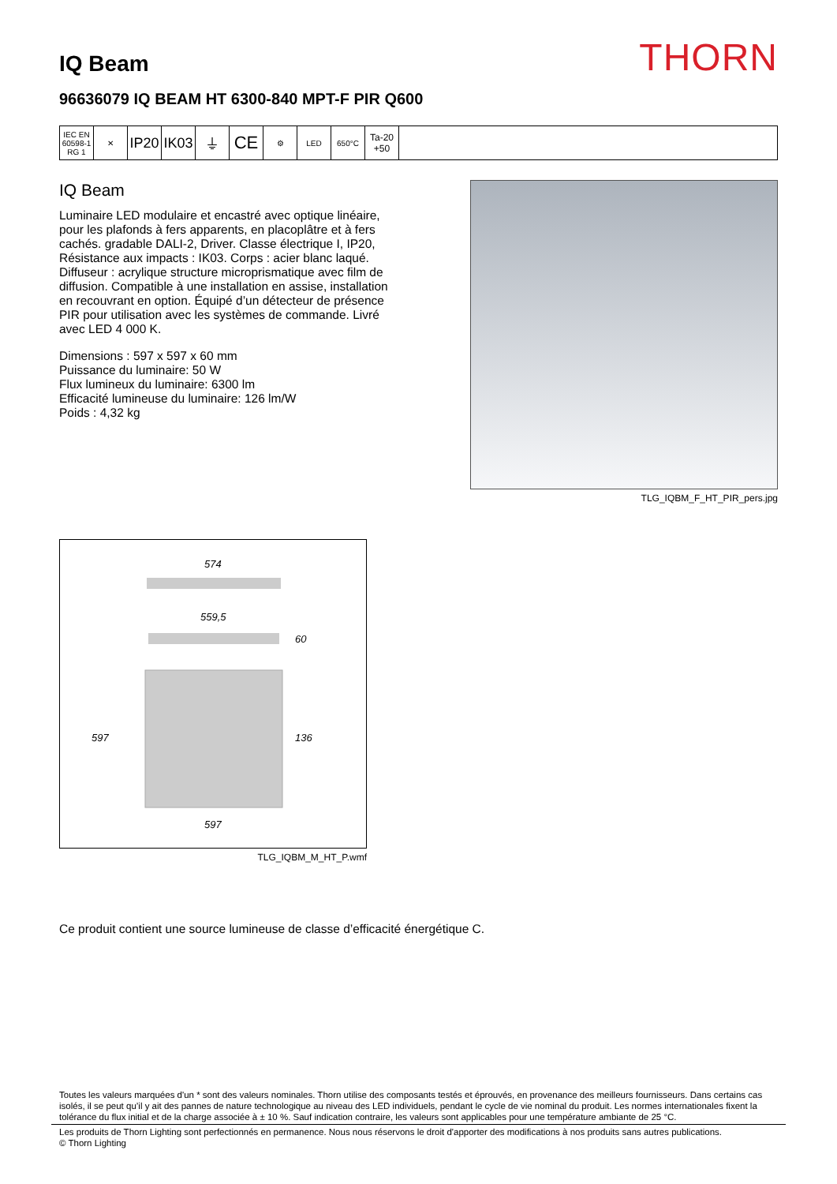IQ Beam
THORN
96636079 IQ BEAM HT 6300-840 MPT-F PIR Q600
IEC EN 60598-1 RG 1
✕
IP20
IK03
⏚
CE
⚙ LED 650°C
Ta-20 +50
IQ Beam
Luminaire LED modulaire et encastré avec optique linéaire, pour les plafonds à fers apparents, en placoplâtre et à fers cachés. gradable DALI-2, Driver. Classe électrique I, IP20, Résistance aux impacts : IK03. Corps : acier blanc laqué. Diffuseur : acrylique structure microprismatique avec film de diffusion. Compatible à une installation en assise, installation en recouvrant en option. Équipé d’un détecteur de présence PIR pour utilisation avec les systèmes de commande. Livré avec LED 4 000 K.
Dimensions : 597 x 597 x 60 mm
Puissance du luminaire: 50 W
Flux lumineux du luminaire: 6300 lm
Efficacité lumineuse du luminaire: 126 lm/W
Poids : 4,32 kg
TLG_IQBM_F_HT_PIR_pers.jpg
574
559,5
60
597
136
597
TLG_IQBM_M_HT_P.wmf
Ce produit contient une source lumineuse de classe d’efficacité énergétique C.
Toutes les valeurs marquées d'un * sont des valeurs nominales. Thorn utilise des composants testés et éprouvés, en provenance des meilleurs fournisseurs. Dans certains cas isolés, il se peut qu’il y ait des pannes de nature technologique au niveau des LED individuels, pendant le cycle de vie nominal du produit. Les normes internationales fixent la tolérance du flux initial et de la charge associée à ± 10 %. Sauf indication contraire, les valeurs sont applicables pour une température ambiante de 25 °C.
Les produits de Thorn Lighting sont perfectionnés en permanence. Nous nous réservons le droit d'apporter des modifications à nos produits sans autres publications.
© Thorn Lighting